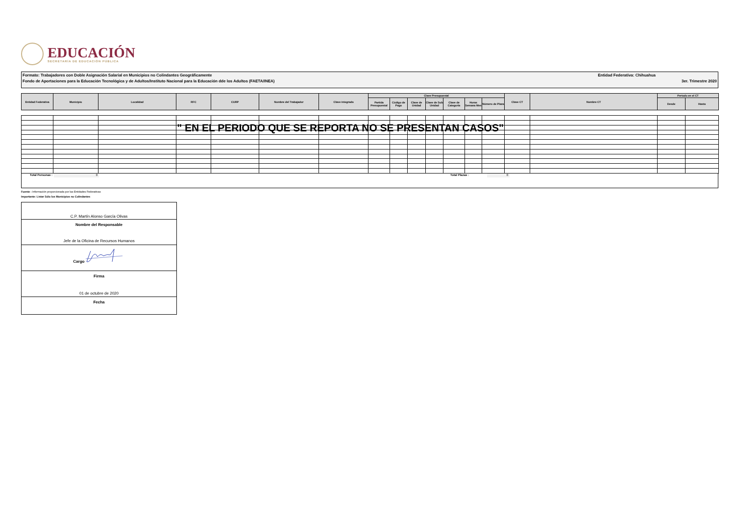EDUCACIÓN
SECRETARÍA DE EDUCACIÓN PÚBLICA
Formato: Trabajadores con Doble Asignación Salarial en Municipios no Colindantes Geográficamente Entidad Federativa: Chihuahua
Fondo de Aportaciones para la Educación Tecnológica y de Adultos/Instituto Nacional para la Educación dde los Adultos (FAETA/INEA) 3er. Trimestre 2020
| Entidad Federativa | Municipio | Localidad | RFC | CURP | Nombre del Trabajador | Clave integrada | Clave Presupuestal | | | | | | | Clave CT | Nombre CT | Periodo en el CT | |
| --- | --- | --- | --- | --- | --- | --- | --- | --- | --- | --- | --- | --- | --- | --- | --- | --- | --- |
| | | | | | | | Partida Presupuestal | Código de Pago | Clave de Unidad | Clave de Sub Unidad | Clave de Categoría | Horas Semana Mes | Número de Plaza | | | Desde | Hasta |
| | | | " EN EL PERIODO QUE SE REPORTA NO SE PRESENTAN CASOS" | | | | | | | | | | | | | | |
Total Personas : 0 Total Plazas : 0
Fuente : Información proporcionada por las Entidades Federativas
Importante: Listar Sólo los Municipios no Colindantes
C.P. Martín Alonso García Olivas
Nombre del Responsable
Jefe de la Oficina de Recursos Humanos
Cargo
Firma
01 de octubre de 2020
Fecha